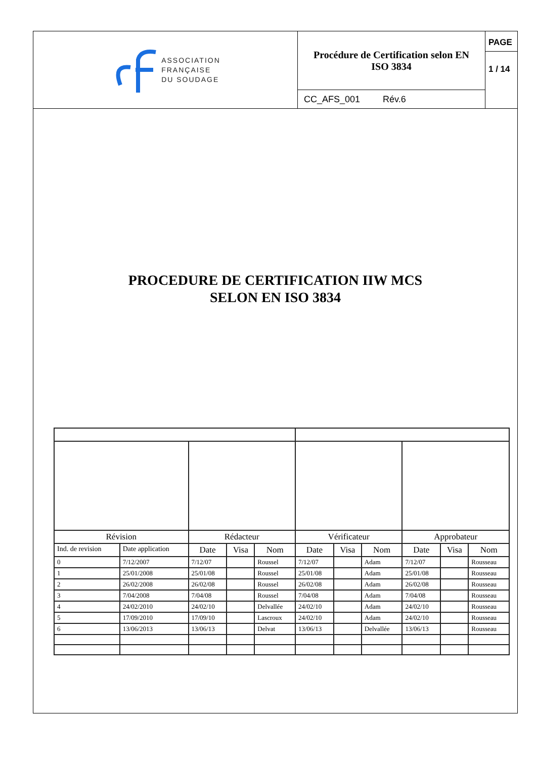ASSOCIATION
FRANÇAISE
DU SOUDAGE
Procédure de Certification selon EN
ISO 3834
CC_AFS_001 Rév.6
PAGE
1 / 14
PROCEDURE DE CERTIFICATION IIW MCS
SELON EN ISO 3834
| Révision | | Rédacteur | | | Vérificateur | | | Approbateur | | |
| --- | --- | --- | --- | --- | --- | --- | --- | --- | --- | --- |
| Ind. de revision | Date application | Date | Visa | Nom | Date | Visa | Nom | Date | Visa | Nom |
| 0 | 7/12/2007 | 7/12/07 | | Roussel | 7/12/07 | | Adam | 7/12/07 | | Rousseau |
| 1 | 25/01/2008 | 25/01/08 | | Roussel | 25/01/08 | | Adam | 25/01/08 | | Rousseau |
| 2 | 26/02/2008 | 26/02/08 | | Roussel | 26/02/08 | | Adam | 26/02/08 | | Rousseau |
| 3 | 7/04/2008 | 7/04/08 | | Roussel | 7/04/08 | | Adam | 7/04/08 | | Rousseau |
| 4 | 24/02/2010 | 24/02/10 | | Delvallée | 24/02/10 | | Adam | 24/02/10 | | Rousseau |
| 5 | 17/09/2010 | 17/09/10 | | Lascroux | 24/02/10 | | Adam | 24/02/10 | | Rousseau |
| 6 | 13/06/2013 | 13/06/13 | | Delvat | 13/06/13 | | Delvallée | 13/06/13 | | Rousseau |